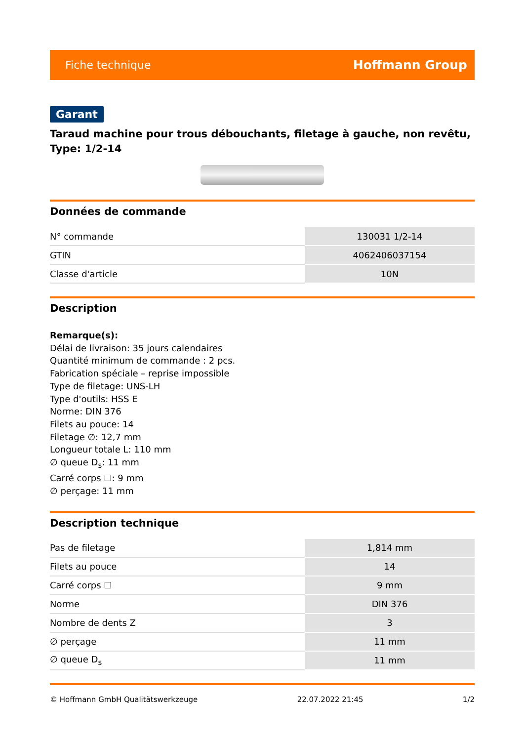Fiche technique Hoffmann Group
Garant
Taraud machine pour trous débouchants, filetage à gauche, non revêtu, Type: 1/2-14
Données de commande
| N° commande | 130031 1/2-14 |
| GTIN | 4062406037154 |
| Classe d'article | 10N |
Description
Remarque(s):
Délai de livraison: 35 jours calendaires
Quantité minimum de commande : 2 pcs.
Fabrication spéciale – reprise impossible
Type de filetage: UNS-LH
Type d'outils: HSS E
Norme: DIN 376
Filets au pouce: 14
Filetage ∅: 12,7 mm
Longueur totale L: 110 mm
∅ queue D<sub>s</sub>: 11 mm
Carré corps ☐: 9 mm
∅ perçage: 11 mm
Description technique
| Pas de filetage | 1,814 mm |
| Filets au pouce | 14 |
| Carré corps ☐ | 9 mm |
| Norme | DIN 376 |
| Nombre de dents Z | 3 |
| ∅ perçage | 11 mm |
| ∅ queue D<sub>s</sub> | 11 mm |
© Hoffmann GmbH Qualitätswerkzeuge 22.07.2022 21:45 1/2